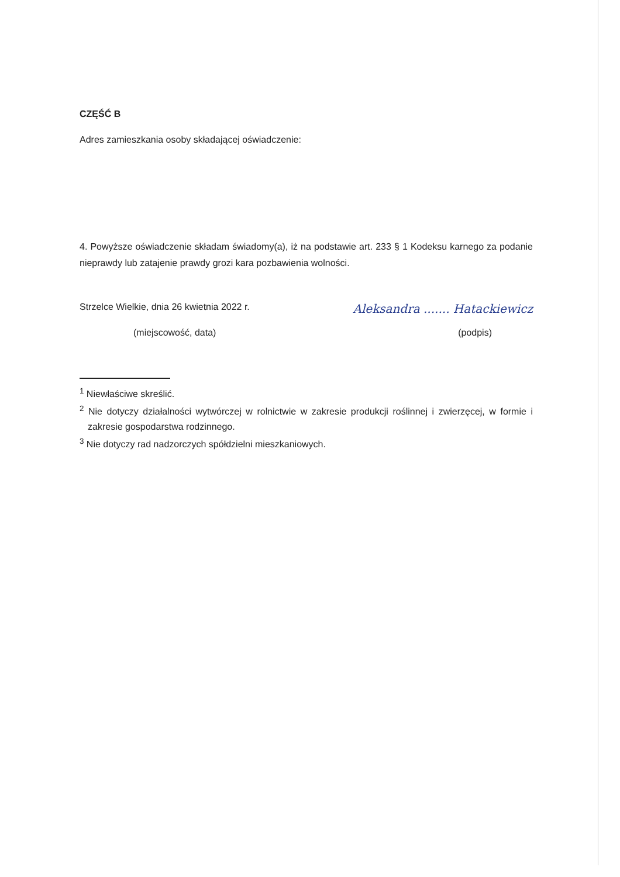CZĘŚĆ B
Adres zamieszkania osoby składającej oświadczenie:
4. Powyższe oświadczenie składam świadomy(a), iż na podstawie art. 233 § 1 Kodeksu karnego za podanie nieprawdy lub zatajenie prawdy grozi kara pozbawienia wolności.
Strzelce Wielkie, dnia 26 kwietnia 2022 r. Aleksandra ....... Hatackiewicz
(miejscowość, data) (podpis)
<sup>1</sup> Niewłaściwe skreślić.
<sup>2</sup> Nie dotyczy działalności wytwórczej w rolnictwie w zakresie produkcji roślinnej i zwierzęcej, w formie i zakresie gospodarstwa rodzinnego.
<sup>3</sup> Nie dotyczy rad nadzorczych spółdzielni mieszkaniowych.